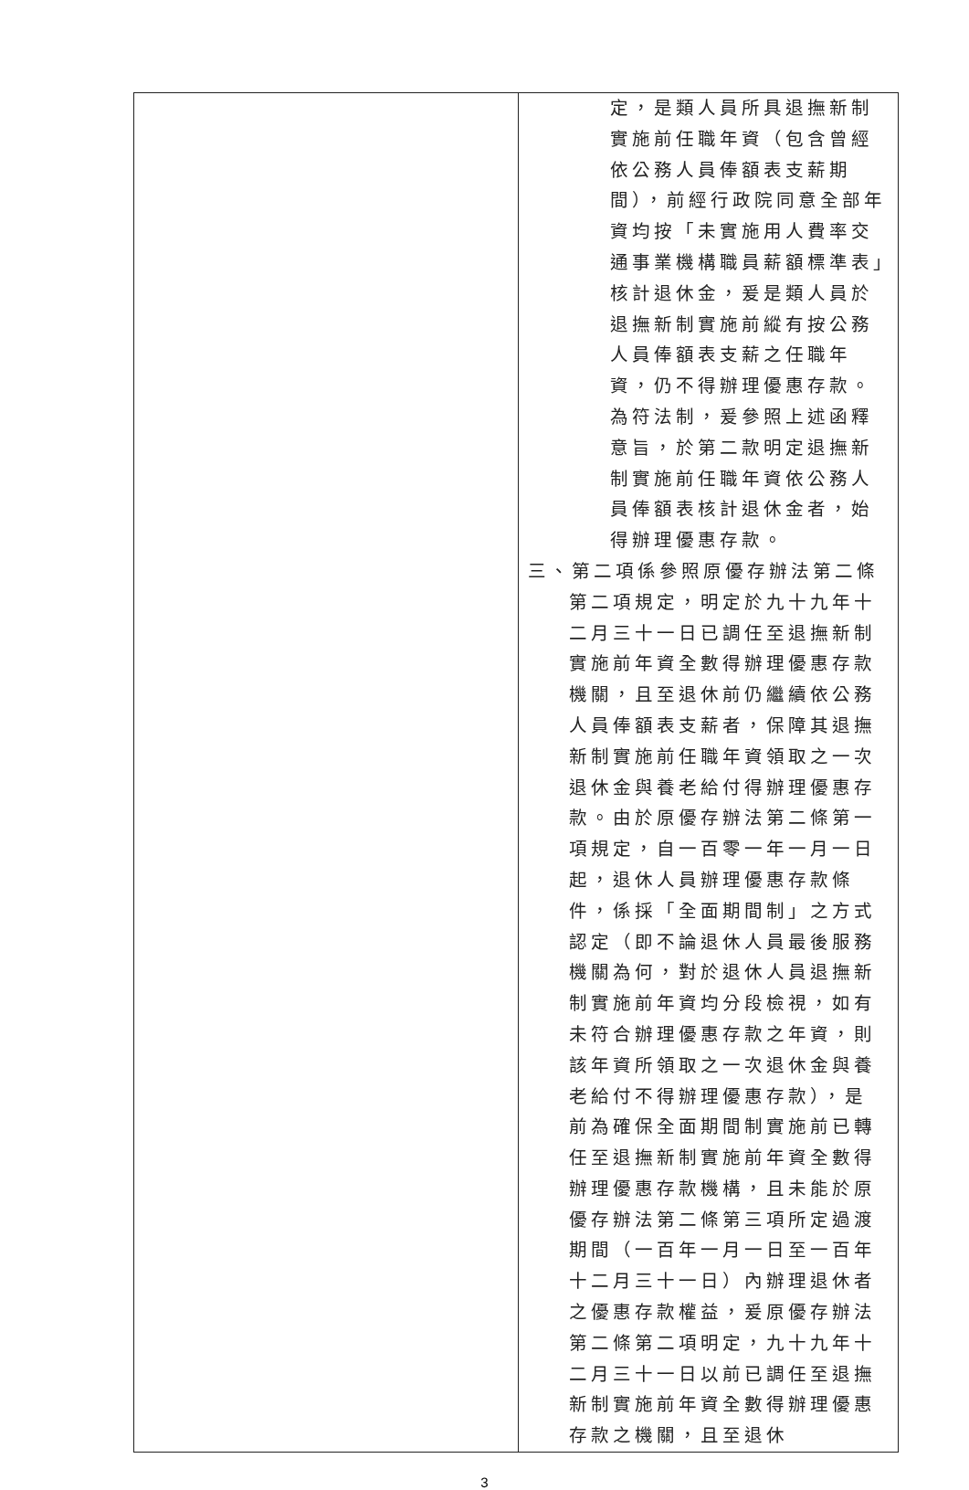| | 定，是類人員所具退撫新制實施前任職年資（包含曾經依公務人員俸額表支薪期間），前經行政院同意全部年資均按「未實施用人費率交通事業機構職員薪額標準表」核計退休金，爰是類人員於退撫新制實施前縱有按公務人員俸額表支薪之任職年資，仍不得辦理優惠存款。為符法制，爰參照上述函釋意旨，於第二款明定退撫新制實施前任職年資依公務人員俸額表核計退休金者，始得辦理優惠存款。 三、第二項係參照原優存辦法第二條第二項規定，明定於九十九年十二月三十一日已調任至退撫新制實施前年資全數得辦理優惠存款機關，且至退休前仍繼續依公務人員俸額表支薪者，保障其退撫新制實施前任職年資領取之一次退休金與養老給付得辦理優惠存款。由於原優存辦法第二條第一項規定，自一百零一年一月一日起，退休人員辦理優惠存款條件，係採「全面期間制」之方式認定（即不論退休人員最後服務機關為何，對於退休人員退撫新制實施前年資均分段檢視，如有未符合辦理優惠存款之年資，則該年資所領取之一次退休金與養老給付不得辦理優惠存款），是前為確保全面期間制實施前已轉任至退撫新制實施前年資全數得辦理優惠存款機構，且未能於原優存辦法第二條第三項所定過渡期間（一百年一月一日至一百年十二月三十一日）內辦理退休者之優惠存款權益，爰原優存辦法第二條第二項明定，九十九年十二月三十一日以前已調任至退撫新制實施前年資全數得辦理優惠存款之機關，且至退休 |
3